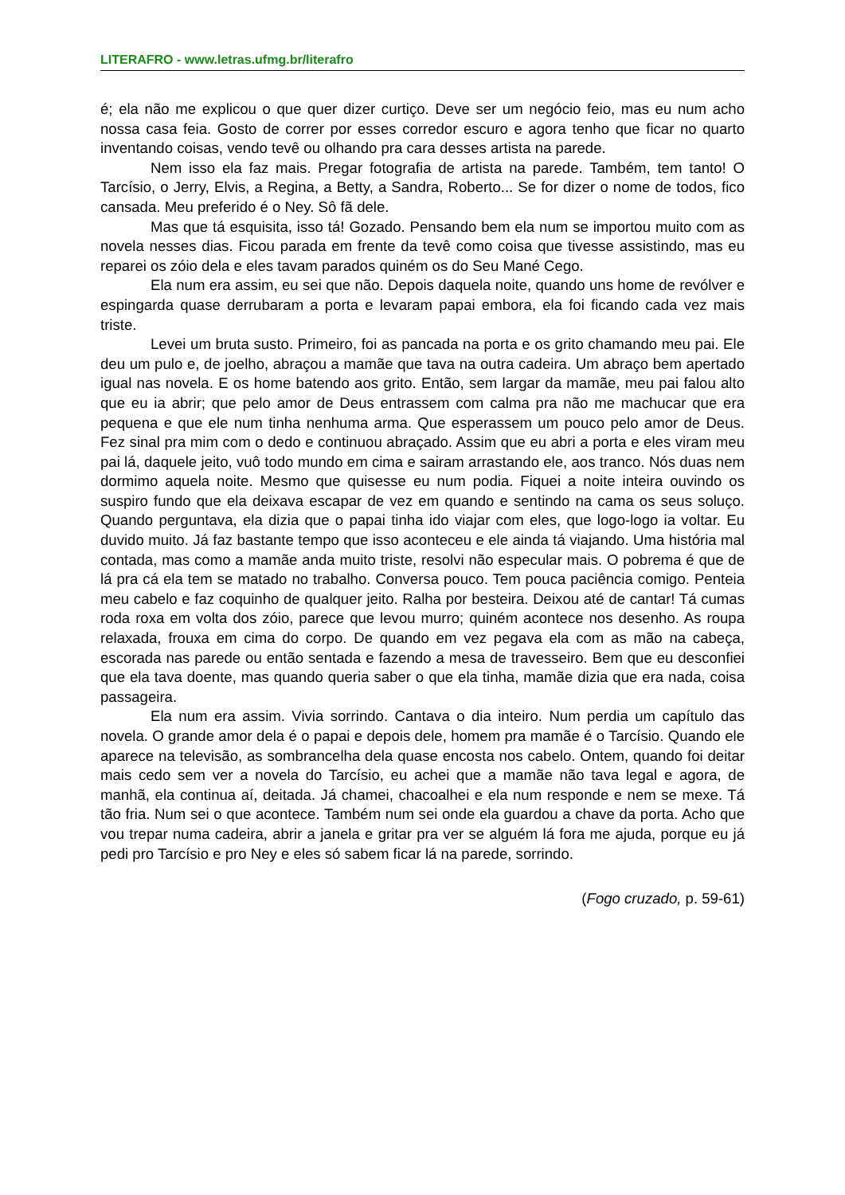LITERAFRO - www.letras.ufmg.br/literafro
é; ela não me explicou o que quer dizer curtiço. Deve ser um negócio feio, mas eu num acho nossa casa feia. Gosto de correr por esses corredor escuro e agora tenho que ficar no quarto inventando coisas, vendo tevê ou olhando pra cara desses artista na parede.
Nem isso ela faz mais. Pregar fotografia de artista na parede. Também, tem tanto! O Tarcísio, o Jerry, Elvis, a Regina, a Betty, a Sandra, Roberto... Se for dizer o nome de todos, fico cansada. Meu preferido é o Ney. Sô fã dele.
Mas que tá esquisita, isso tá! Gozado. Pensando bem ela num se importou muito com as novela nesses dias. Ficou parada em frente da tevê como coisa que tivesse assistindo, mas eu reparei os zóio dela e eles tavam parados quiném os do Seu Mané Cego.
Ela num era assim, eu sei que não. Depois daquela noite, quando uns home de revólver e espingarda quase derrubaram a porta e levaram papai embora, ela foi ficando cada vez mais triste.
Levei um bruta susto. Primeiro, foi as pancada na porta e os grito chamando meu pai. Ele deu um pulo e, de joelho, abraçou a mamãe que tava na outra cadeira. Um abraço bem apertado igual nas novela. E os home batendo aos grito. Então, sem largar da mamãe, meu pai falou alto que eu ia abrir; que pelo amor de Deus entrassem com calma pra não me machucar que era pequena e que ele num tinha nenhuma arma. Que esperassem um pouco pelo amor de Deus. Fez sinal pra mim com o dedo e continuou abraçado. Assim que eu abri a porta e eles viram meu pai lá, daquele jeito, vuô todo mundo em cima e sairam arrastando ele, aos tranco. Nós duas nem dormimo aquela noite. Mesmo que quisesse eu num podia. Fiquei a noite inteira ouvindo os suspiro fundo que ela deixava escapar de vez em quando e sentindo na cama os seus soluço. Quando perguntava, ela dizia que o papai tinha ido viajar com eles, que logo-logo ia voltar. Eu duvido muito. Já faz bastante tempo que isso aconteceu e ele ainda tá viajando. Uma história mal contada, mas como a mamãe anda muito triste, resolvi não especular mais. O pobrema é que de lá pra cá ela tem se matado no trabalho. Conversa pouco. Tem pouca paciência comigo. Penteia meu cabelo e faz coquinho de qualquer jeito. Ralha por besteira. Deixou até de cantar! Tá cumas roda roxa em volta dos zóio, parece que levou murro; quiném acontece nos desenho. As roupa relaxada, frouxa em cima do corpo. De quando em vez pegava ela com as mão na cabeça, escorada nas parede ou então sentada e fazendo a mesa de travesseiro. Bem que eu desconfiei que ela tava doente, mas quando queria saber o que ela tinha, mamãe dizia que era nada, coisa passageira.
Ela num era assim. Vivia sorrindo. Cantava o dia inteiro. Num perdia um capítulo das novela. O grande amor dela é o papai e depois dele, homem pra mamãe é o Tarcísio. Quando ele aparece na televisão, as sombrancelha dela quase encosta nos cabelo. Ontem, quando foi deitar mais cedo sem ver a novela do Tarcísio, eu achei que a mamãe não tava legal e agora, de manhã, ela continua aí, deitada. Já chamei, chacoalhei e ela num responde e nem se mexe. Tá tão fria. Num sei o que acontece. Também num sei onde ela guardou a chave da porta. Acho que vou trepar numa cadeira, abrir a janela e gritar pra ver se alguém lá fora me ajuda, porque eu já pedi pro Tarcísio e pro Ney e eles só sabem ficar lá na parede, sorrindo.
(Fogo cruzado, p. 59-61)